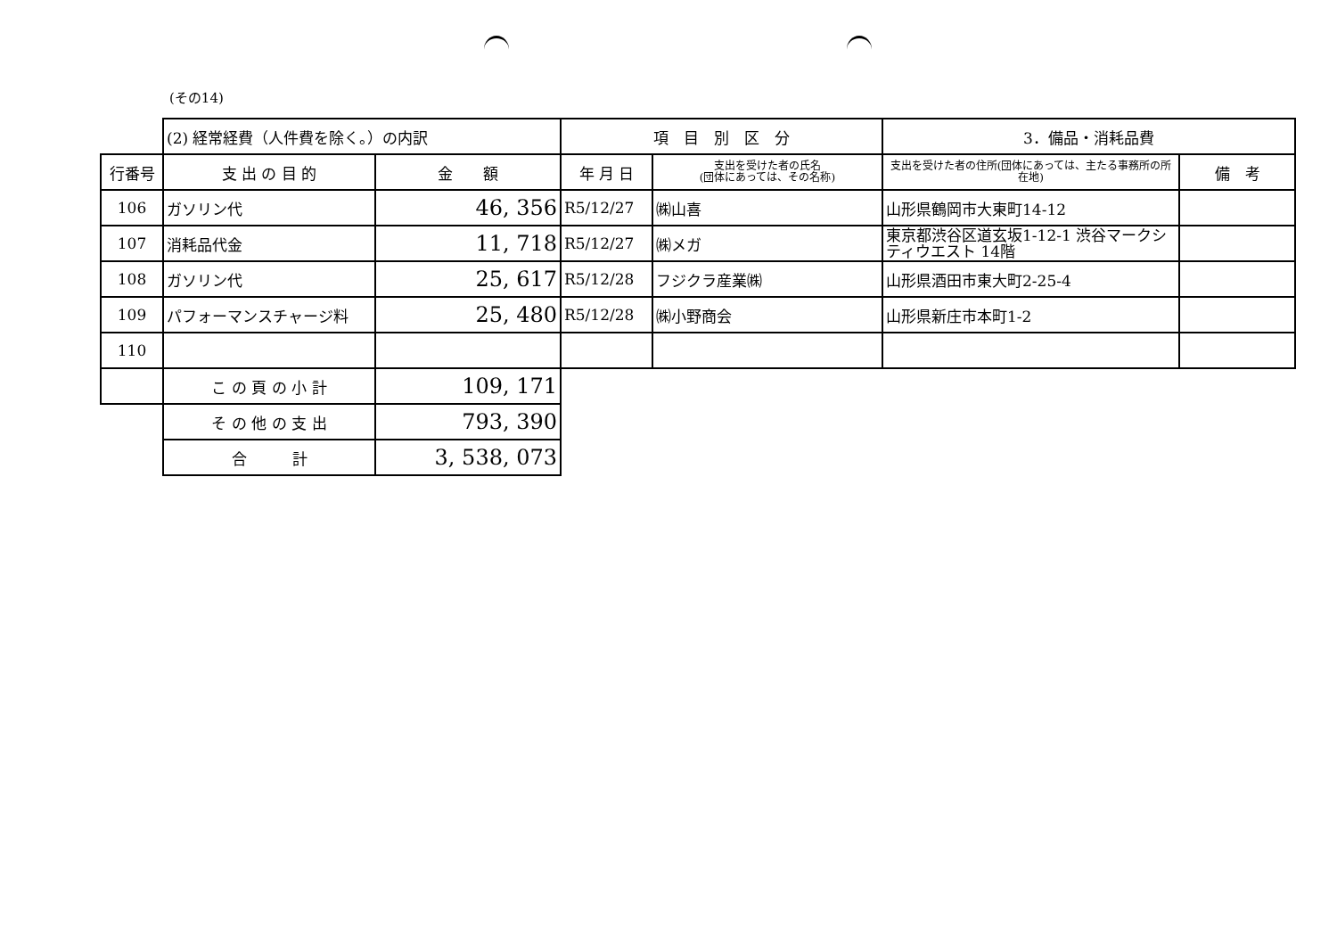(その14)
| | (2) 経常経費（人件費を除く。）の内訳 | | 項 目 別 区 分 | | 3．備品・消耗品費 | |
| 行番号 | 支 出 の 目 的 | 金 額 | 年 月 日 | 支出を受けた者の氏名 (団体にあっては、その名称) | 支出を受けた者の住所(団体にあっては、主たる事務所の所在地) | 備 考 |
| 106 | ガソリン代 | 46, 356 | R5/12/27 | ㈱山喜 | 山形県鶴岡市大東町14-12 | |
| 107 | 消耗品代金 | 11, 718 | R5/12/27 | ㈱メガ | 東京都渋谷区道玄坂1-12-1 渋谷マークシティウエスト 14階 | |
| 108 | ガソリン代 | 25, 617 | R5/12/28 | フジクラ産業㈱ | 山形県酒田市東大町2-25-4 | |
| 109 | パフォーマンスチャージ料 | 25, 480 | R5/12/28 | ㈱小野商会 | 山形県新庄市本町1-2 | |
| 110 | | | | | | |
| | こ の 頁 の 小 計 | 109, 171 | | | | |
| | そ の 他 の 支 出 | 793, 390 | | | | |
| | 合 計 | 3, 538, 073 | | | | |